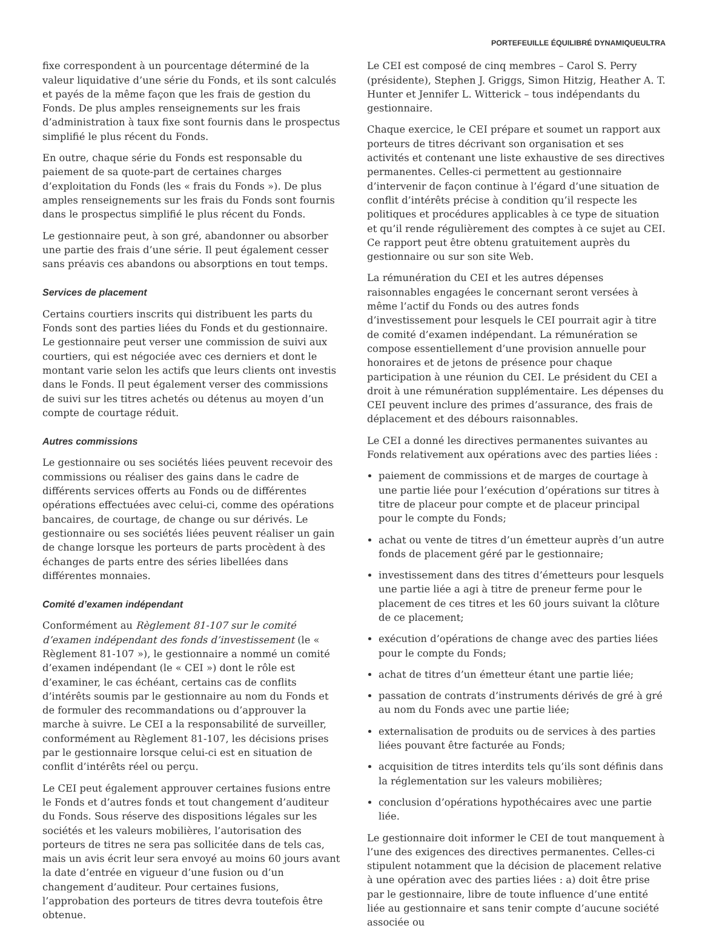PORTEFEUILLE ÉQUILIBRÉ DYNAMIQUEULTRA
fixe correspondent à un pourcentage déterminé de la valeur liquidative d’une série du Fonds, et ils sont calculés et payés de la même façon que les frais de gestion du Fonds. De plus amples renseignements sur les frais d’administration à taux fixe sont fournis dans le prospectus simplifié le plus récent du Fonds.
En outre, chaque série du Fonds est responsable du paiement de sa quote-part de certaines charges d’exploitation du Fonds (les « frais du Fonds »). De plus amples renseignements sur les frais du Fonds sont fournis dans le prospectus simplifié le plus récent du Fonds.
Le gestionnaire peut, à son gré, abandonner ou absorber une partie des frais d’une série. Il peut également cesser sans préavis ces abandons ou absorptions en tout temps.
Services de placement
Certains courtiers inscrits qui distribuent les parts du Fonds sont des parties liées du Fonds et du gestionnaire. Le gestionnaire peut verser une commission de suivi aux courtiers, qui est négociée avec ces derniers et dont le montant varie selon les actifs que leurs clients ont investis dans le Fonds. Il peut également verser des commissions de suivi sur les titres achetés ou détenus au moyen d’un compte de courtage réduit.
Autres commissions
Le gestionnaire ou ses sociétés liées peuvent recevoir des commissions ou réaliser des gains dans le cadre de différents services offerts au Fonds ou de différentes opérations effectuées avec celui-ci, comme des opérations bancaires, de courtage, de change ou sur dérivés. Le gestionnaire ou ses sociétés liées peuvent réaliser un gain de change lorsque les porteurs de parts procèdent à des échanges de parts entre des séries libellées dans différentes monnaies.
Comité d’examen indépendant
Conformément au Règlement 81-107 sur le comité d’examen indépendant des fonds d’investissement (le « Règlement 81-107 »), le gestionnaire a nommé un comité d’examen indépendant (le « CEI ») dont le rôle est d’examiner, le cas échéant, certains cas de conflits d’intérêts soumis par le gestionnaire au nom du Fonds et de formuler des recommandations ou d’approuver la marche à suivre. Le CEI a la responsabilité de surveiller, conformément au Règlement 81-107, les décisions prises par le gestionnaire lorsque celui-ci est en situation de conflit d’intérêts réel ou perçu.
Le CEI peut également approuver certaines fusions entre le Fonds et d’autres fonds et tout changement d’auditeur du Fonds. Sous réserve des dispositions légales sur les sociétés et les valeurs mobilières, l’autorisation des porteurs de titres ne sera pas sollicitée dans de tels cas, mais un avis écrit leur sera envoyé au moins 60 jours avant la date d’entrée en vigueur d’une fusion ou d’un changement d’auditeur. Pour certaines fusions, l’approbation des porteurs de titres devra toutefois être obtenue.
Le CEI est composé de cinq membres – Carol S. Perry (présidente), Stephen J. Griggs, Simon Hitzig, Heather A. T. Hunter et Jennifer L. Witterick – tous indépendants du gestionnaire.
Chaque exercice, le CEI prépare et soumet un rapport aux porteurs de titres décrivant son organisation et ses activités et contenant une liste exhaustive de ses directives permanentes. Celles-ci permettent au gestionnaire d’intervenir de façon continue à l’égard d’une situation de conflit d’intérêts précise à condition qu’il respecte les politiques et procédures applicables à ce type de situation et qu’il rende régulièrement des comptes à ce sujet au CEI. Ce rapport peut être obtenu gratuitement auprès du gestionnaire ou sur son site Web.
La rémunération du CEI et les autres dépenses raisonnables engagées le concernant seront versées à même l’actif du Fonds ou des autres fonds d’investissement pour lesquels le CEI pourrait agir à titre de comité d’examen indépendant. La rémunération se compose essentiellement d’une provision annuelle pour honoraires et de jetons de présence pour chaque participation à une réunion du CEI. Le président du CEI a droit à une rémunération supplémentaire. Les dépenses du CEI peuvent inclure des primes d’assurance, des frais de déplacement et des débours raisonnables.
Le CEI a donné les directives permanentes suivantes au Fonds relativement aux opérations avec des parties liées :
paiement de commissions et de marges de courtage à une partie liée pour l’exécution d’opérations sur titres à titre de placeur pour compte et de placeur principal pour le compte du Fonds;
achat ou vente de titres d’un émetteur auprès d’un autre fonds de placement géré par le gestionnaire;
investissement dans des titres d’émetteurs pour lesquels une partie liée a agi à titre de preneur ferme pour le placement de ces titres et les 60 jours suivant la clôture de ce placement;
exécution d’opérations de change avec des parties liées pour le compte du Fonds;
achat de titres d’un émetteur étant une partie liée;
passation de contrats d’instruments dérivés de gré à gré au nom du Fonds avec une partie liée;
externalisation de produits ou de services à des parties liées pouvant être facturée au Fonds;
acquisition de titres interdits tels qu’ils sont définis dans la réglementation sur les valeurs mobilières;
conclusion d’opérations hypothécaires avec une partie liée.
Le gestionnaire doit informer le CEI de tout manquement à l’une des exigences des directives permanentes. Celles-ci stipulent notamment que la décision de placement relative à une opération avec des parties liées : a) doit être prise par le gestionnaire, libre de toute influence d’une entité liée au gestionnaire et sans tenir compte d’aucune société associée ou